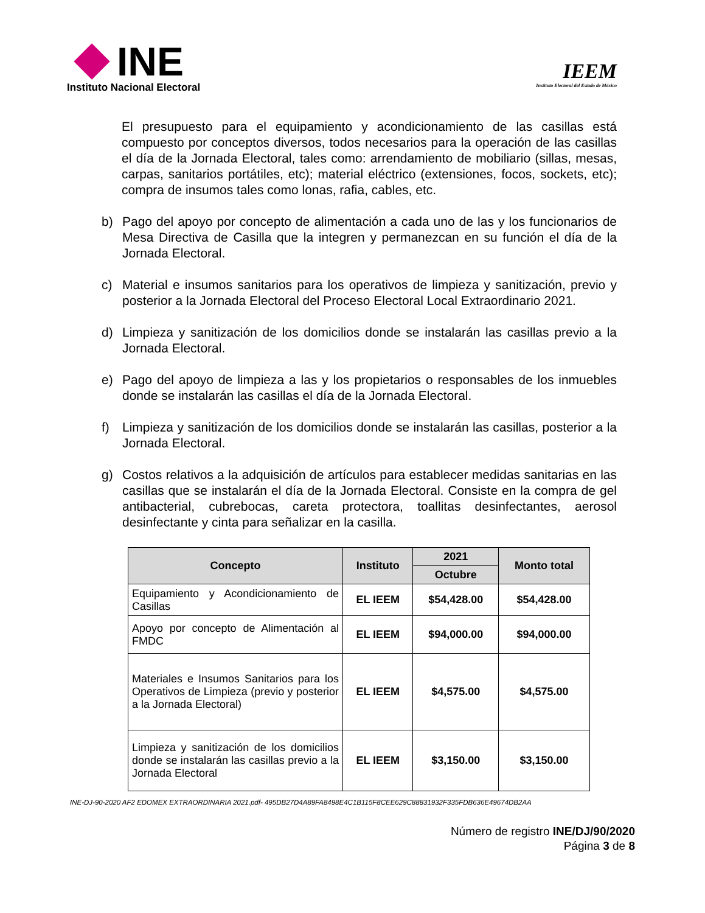INE
Instituto Nacional Electoral
IEEM
Instituto Electoral del Estado de México
El presupuesto para el equipamiento y acondicionamiento de las casillas está compuesto por conceptos diversos, todos necesarios para la operación de las casillas el día de la Jornada Electoral, tales como: arrendamiento de mobiliario (sillas, mesas, carpas, sanitarios portátiles, etc); material eléctrico (extensiones, focos, sockets, etc); compra de insumos tales como lonas, rafia, cables, etc.
b) Pago del apoyo por concepto de alimentación a cada uno de las y los funcionarios de Mesa Directiva de Casilla que la integren y permanezcan en su función el día de la Jornada Electoral.
c) Material e insumos sanitarios para los operativos de limpieza y sanitización, previo y posterior a la Jornada Electoral del Proceso Electoral Local Extraordinario 2021.
d) Limpieza y sanitización de los domicilios donde se instalarán las casillas previo a la Jornada Electoral.
e) Pago del apoyo de limpieza a las y los propietarios o responsables de los inmuebles donde se instalarán las casillas el día de la Jornada Electoral.
f) Limpieza y sanitización de los domicilios donde se instalarán las casillas, posterior a la Jornada Electoral.
g) Costos relativos a la adquisición de artículos para establecer medidas sanitarias en las casillas que se instalarán el día de la Jornada Electoral. Consiste en la compra de gel antibacterial, cubrebocas, careta protectora, toallitas desinfectantes, aerosol desinfectante y cinta para señalizar en la casilla.
| Concepto | Instituto | 2021 | Monto total |
| --- | --- | --- | --- |
| | | Octubre | |
| Equipamiento y Acondicionamiento de Casillas | EL IEEM | $54,428.00 | $54,428.00 |
| Apoyo por concepto de Alimentación al FMDC | EL IEEM | $94,000.00 | $94,000.00 |
| Materiales e Insumos Sanitarios para los Operativos de Limpieza (previo y posterior a la Jornada Electoral) | EL IEEM | $4,575.00 | $4,575.00 |
| Limpieza y sanitización de los domicilios donde se instalarán las casillas previo a la Jornada Electoral | EL IEEM | $3,150.00 | $3,150.00 |
INE-DJ-90-2020 AF2 EDOMEX EXTRAORDINARIA 2021.pdf- 495DB27D4A89FA8498E4C1B115F8CEE629C88831932F335FDB636E49674DB2AA
Número de registro INE/DJ/90/2020
Página 3 de 8